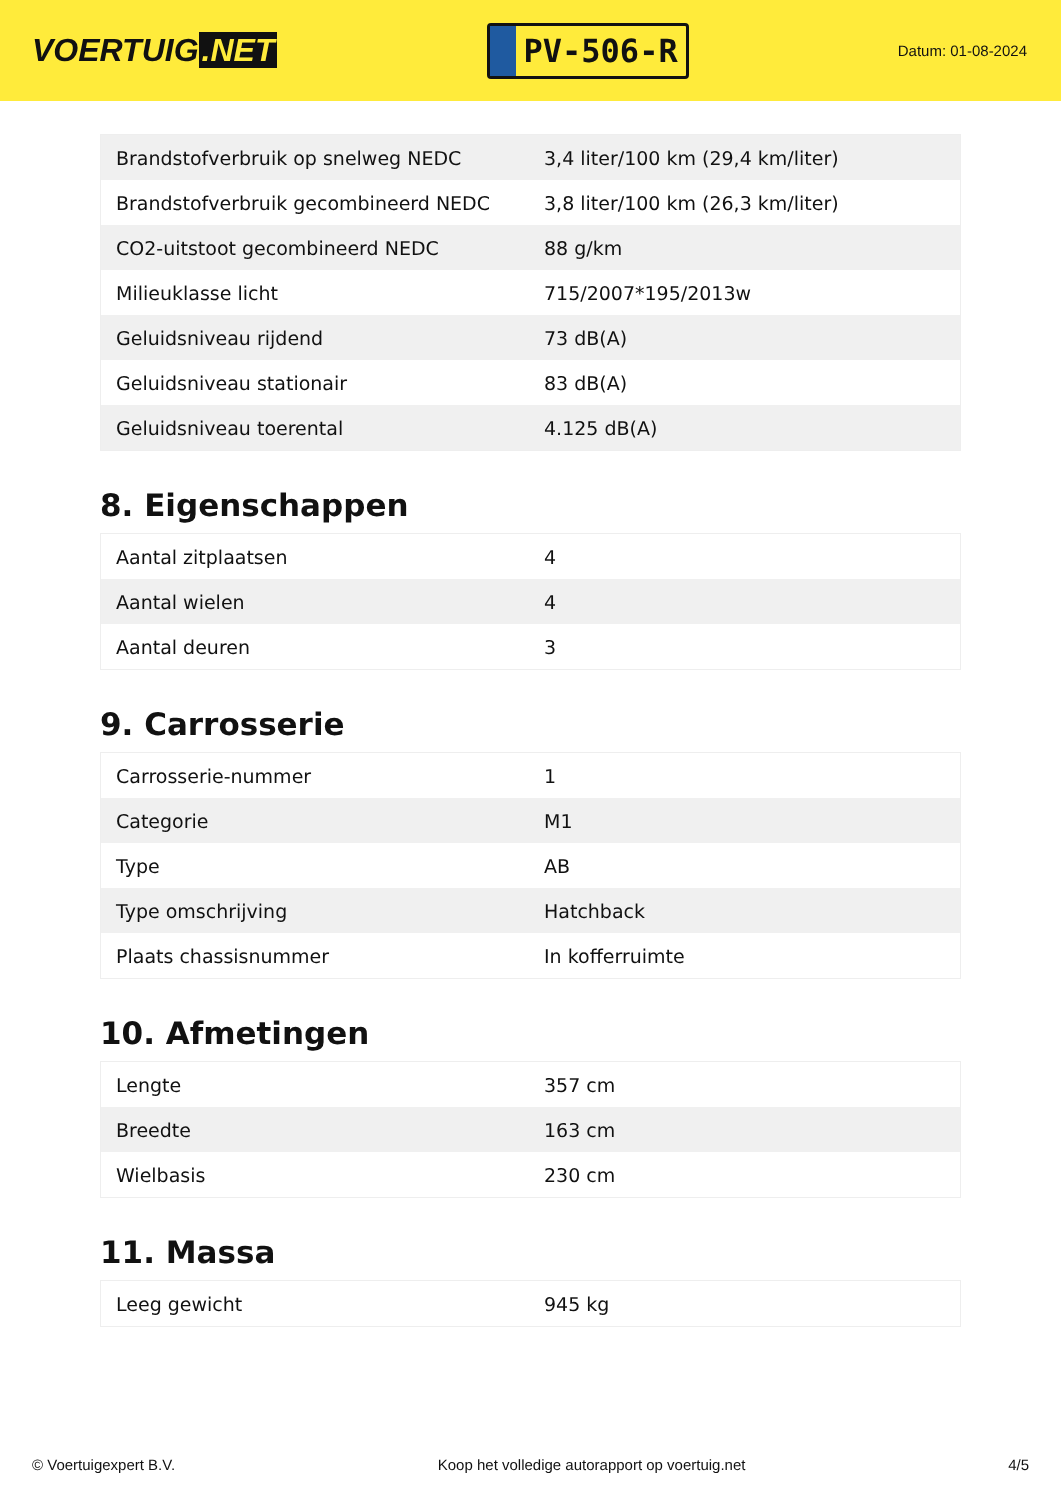VOERTUIG.NET
PV-506-R
Datum: 01-08-2024
| Brandstofverbruik op snelweg NEDC | 3,4 liter/100 km (29,4 km/liter) |
| Brandstofverbruik gecombineerd NEDC | 3,8 liter/100 km (26,3 km/liter) |
| CO2-uitstoot gecombineerd NEDC | 88 g/km |
| Milieuklasse licht | 715/2007*195/2013w |
| Geluidsniveau rijdend | 73 dB(A) |
| Geluidsniveau stationair | 83 dB(A) |
| Geluidsniveau toerental | 4.125 dB(A) |
8. Eigenschappen
| Aantal zitplaatsen | 4 |
| Aantal wielen | 4 |
| Aantal deuren | 3 |
9. Carrosserie
| Carrosserie-nummer | 1 |
| Categorie | M1 |
| Type | AB |
| Type omschrijving | Hatchback |
| Plaats chassisnummer | In kofferruimte |
10. Afmetingen
| Lengte | 357 cm |
| Breedte | 163 cm |
| Wielbasis | 230 cm |
11. Massa
| Leeg gewicht | 945 kg |
© Voertuigexpert B.V. Koop het volledige autorapport op voertuig.net 4/5